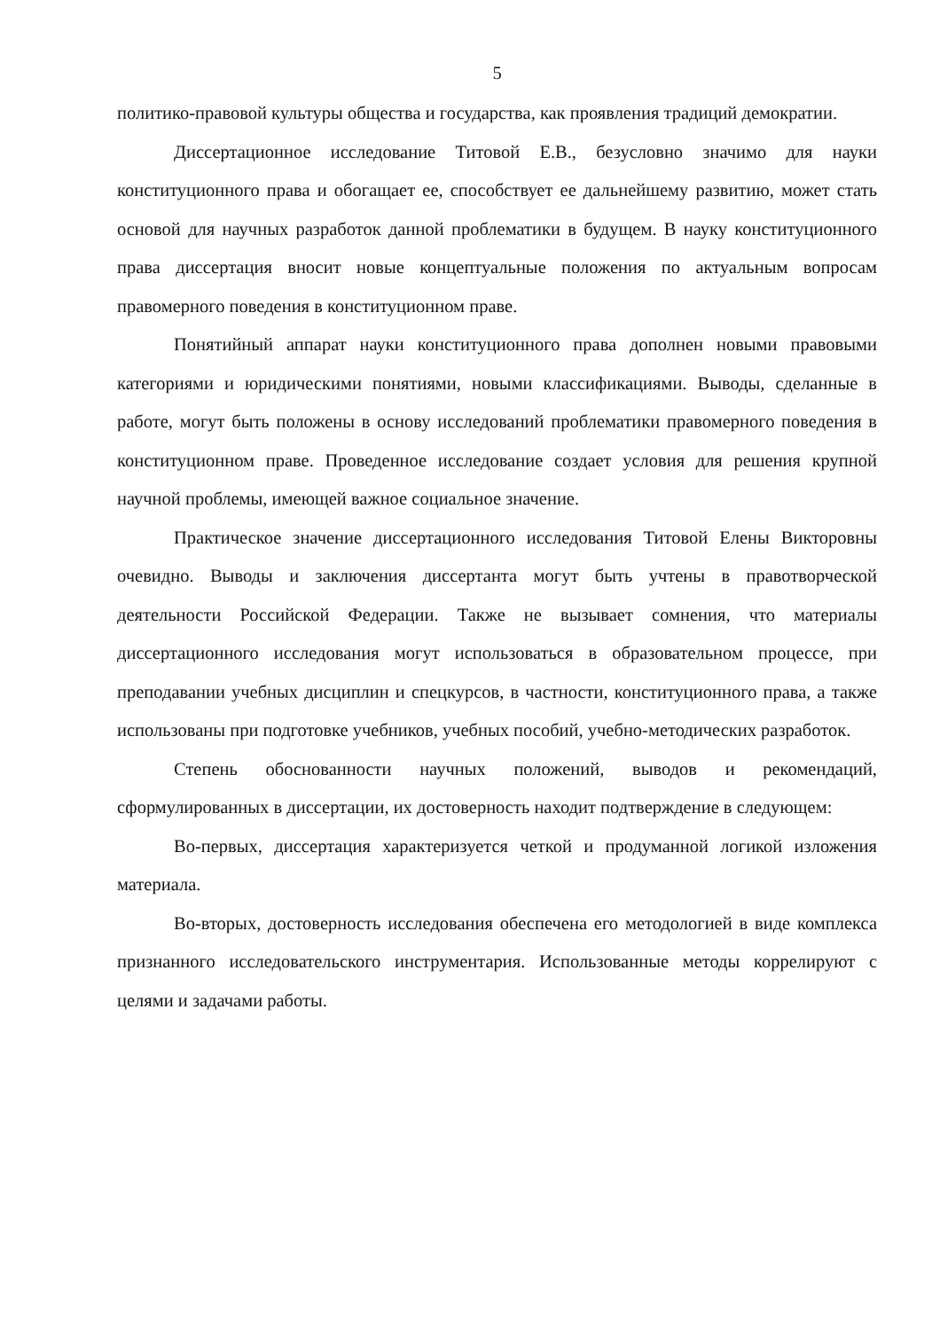5
политико-правовой культуры общества и государства, как проявления традиций демократии.
Диссертационное исследование Титовой Е.В., безусловно значимо для науки конституционного права и обогащает ее, способствует ее дальнейшему развитию, может стать основой для научных разработок данной проблематики в будущем. В науку конституционного права диссертация вносит новые концептуальные положения по актуальным вопросам правомерного поведения в конституционном праве.
Понятийный аппарат науки конституционного права дополнен новыми правовыми категориями и юридическими понятиями, новыми классификациями. Выводы, сделанные в работе, могут быть положены в основу исследований проблематики правомерного поведения в конституционном праве. Проведенное исследование создает условия для решения крупной научной проблемы, имеющей важное социальное значение.
Практическое значение диссертационного исследования Титовой Елены Викторовны очевидно. Выводы и заключения диссертанта могут быть учтены в правотворческой деятельности Российской Федерации. Также не вызывает сомнения, что материалы диссертационного исследования могут использоваться в образовательном процессе, при преподавании учебных дисциплин и спецкурсов, в частности, конституционного права, а также использованы при подготовке учебников, учебных пособий, учебно-методических разработок.
Степень обоснованности научных положений, выводов и рекомендаций, сформулированных в диссертации, их достоверность находит подтверждение в следующем:
Во-первых, диссертация характеризуется четкой и продуманной логикой изложения материала.
Во-вторых, достоверность исследования обеспечена его методологией в виде комплекса признанного исследовательского инструментария. Использованные методы коррелируют с целями и задачами работы.